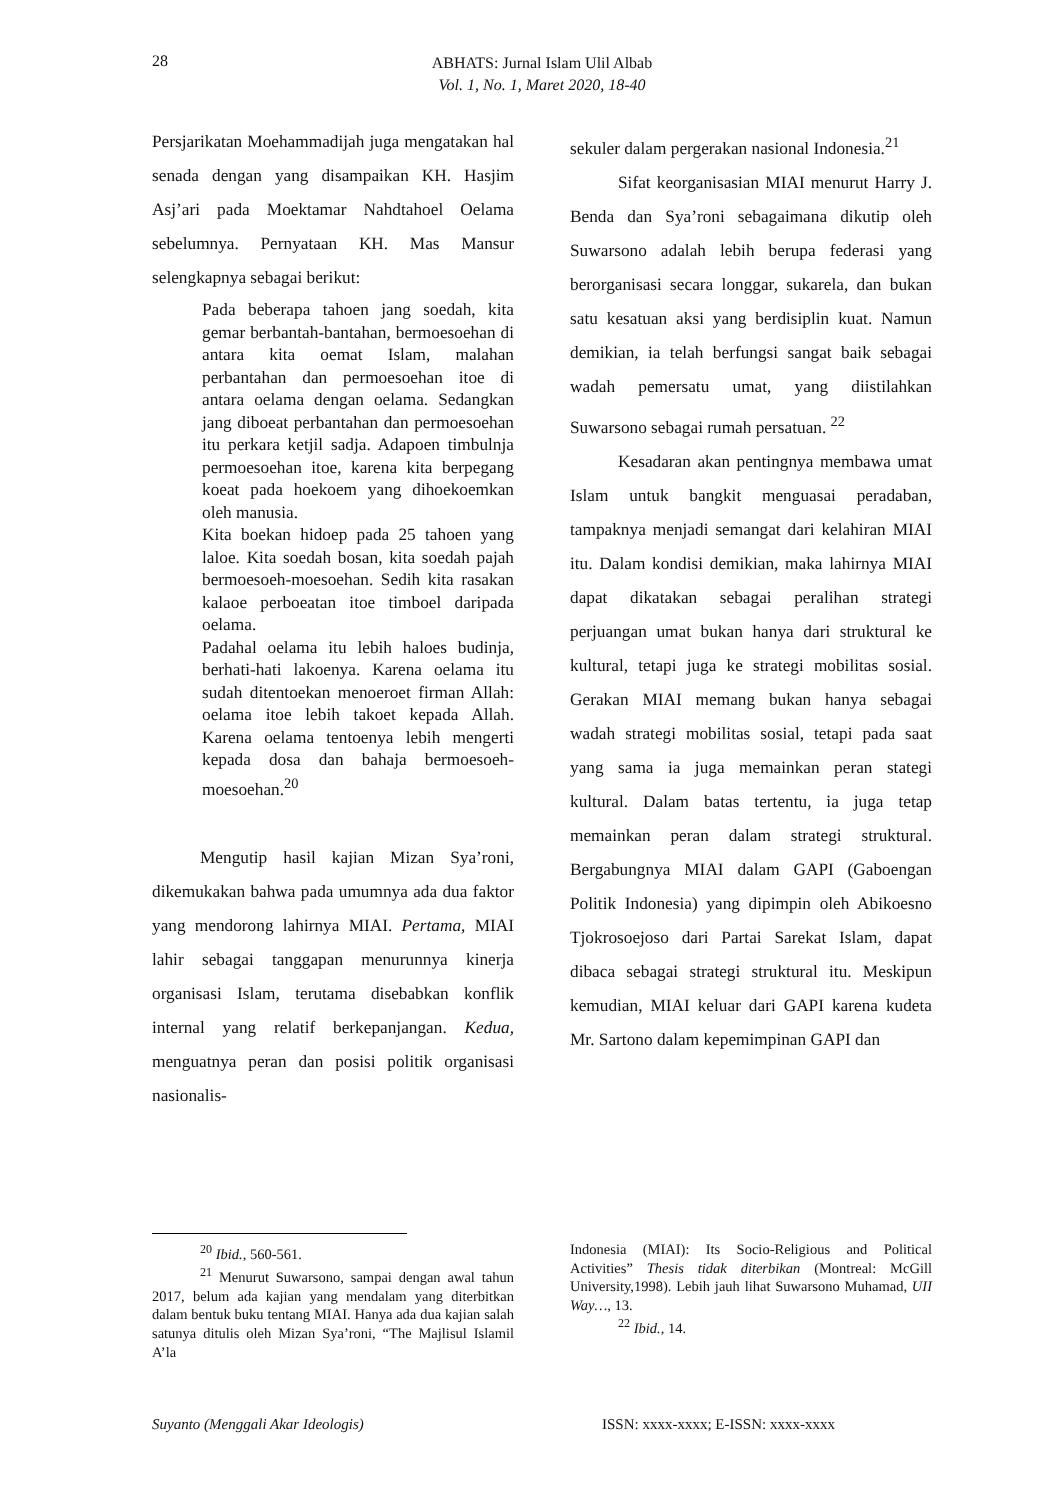28
ABHATS: Jurnal Islam Ulil Albab
Vol. 1, No. 1, Maret 2020, 18-40
Persjarikatan Moehammadijah juga mengatakan hal senada dengan yang disampaikan KH. Hasjim Asj’ari pada Moektamar Nahdtahoel Oelama sebelumnya. Pernyataan KH. Mas Mansur selengkapnya sebagai berikut:
Pada beberapa tahoen jang soedah, kita gemar berbantah-bantahan, bermoesoehan di antara kita oemat Islam, malahan perbantahan dan permoesoehan itoe di antara oelama dengan oelama. Sedangkan jang diboeat perbantahan dan permoesoehan itu perkara ketjil sadja. Adapoen timbulnja permoesoehan itoe, karena kita berpegang koeat pada hoekoem yang dihoekoemkan oleh manusia.
Kita boekan hidoep pada 25 tahoen yang laloe. Kita soedah bosan, kita soedah pajah bermoesoeh-moesoehan. Sedih kita rasakan kalaoe perboeatan itoe timboel daripada oelama.
Padahal oelama itu lebih haloes budinja, berhati-hati lakoenya. Karena oelama itu sudah ditentoekan menoeroet firman Allah: oelama itoe lebih takoet kepada Allah. Karena oelama tentoenya lebih mengerti kepada dosa dan bahaja bermoesoeh-moesoehan.<sup>20</sup>
Mengutip hasil kajian Mizan Sya’roni, dikemukakan bahwa pada umumnya ada dua faktor yang mendorong lahirnya MIAI. Pertama, MIAI lahir sebagai tanggapan menurunnya kinerja organisasi Islam, terutama disebabkan konflik internal yang relatif berkepanjangan. Kedua, menguatnya peran dan posisi politik organisasi nasionalis-
sekuler dalam pergerakan nasional Indonesia.<sup>21</sup>
Sifat keorganisasian MIAI menurut Harry J. Benda dan Sya’roni sebagaimana dikutip oleh Suwarsono adalah lebih berupa federasi yang berorganisasi secara longgar, sukarela, dan bukan satu kesatuan aksi yang berdisiplin kuat. Namun demikian, ia telah berfungsi sangat baik sebagai wadah pemersatu umat, yang diistilahkan Suwarsono sebagai rumah persatuan. <sup>22</sup>
Kesadaran akan pentingnya membawa umat Islam untuk bangkit menguasai peradaban, tampaknya menjadi semangat dari kelahiran MIAI itu. Dalam kondisi demikian, maka lahirnya MIAI dapat dikatakan sebagai peralihan strategi perjuangan umat bukan hanya dari struktural ke kultural, tetapi juga ke strategi mobilitas sosial. Gerakan MIAI memang bukan hanya sebagai wadah strategi mobilitas sosial, tetapi pada saat yang sama ia juga memainkan peran stategi kultural. Dalam batas tertentu, ia juga tetap memainkan peran dalam strategi struktural. Bergabungnya MIAI dalam GAPI (Gaboengan Politik Indonesia) yang dipimpin oleh Abikoesno Tjokrosoejoso dari Partai Sarekat Islam, dapat dibaca sebagai strategi struktural itu. Meskipun kemudian, MIAI keluar dari GAPI karena kudeta Mr. Sartono dalam kepemimpinan GAPI dan
<sup>20</sup> Ibid., 560-561.
<sup>21</sup> Menurut Suwarsono, sampai dengan awal tahun 2017, belum ada kajian yang mendalam yang diterbitkan dalam bentuk buku tentang MIAI. Hanya ada dua kajian salah satunya ditulis oleh Mizan Sya’roni, “The Majlisul Islamil A’la
Indonesia (MIAI): Its Socio-Religious and Political Activities” Thesis tidak diterbikan (Montreal: McGill University,1998). Lebih jauh lihat Suwarsono Muhamad, UII Way…, 13.
<sup>22</sup> Ibid., 14.
Suyanto (Menggali Akar Ideologis) ISSN: xxxx-xxxx; E-ISSN: xxxx-xxxx